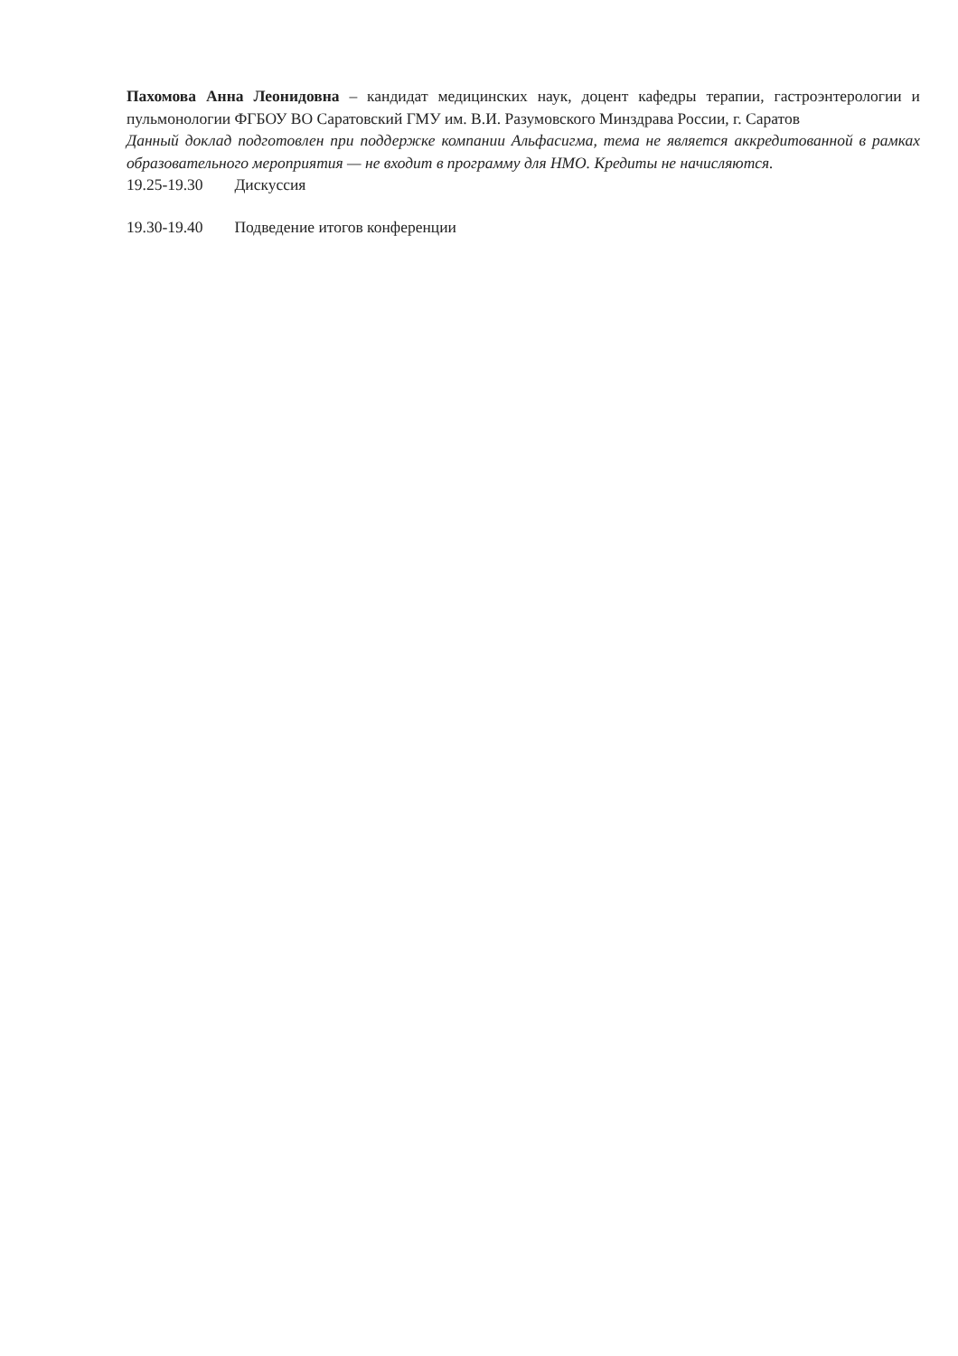Пахомова Анна Леонидовна – кандидат медицинских наук, доцент кафедры терапии, гастроэнтерологии и пульмонологии ФГБОУ ВО Саратовский ГМУ им. В.И. Разумовского Минздрава России, г. Саратов
Данный доклад подготовлен при поддержке компании Альфасигма, тема не является аккредитованной в рамках образовательного мероприятия — не входит в программу для НМО. Кредиты не начисляются.
19.25-19.30 Дискуссия
19.30-19.40 Подведение итогов конференции